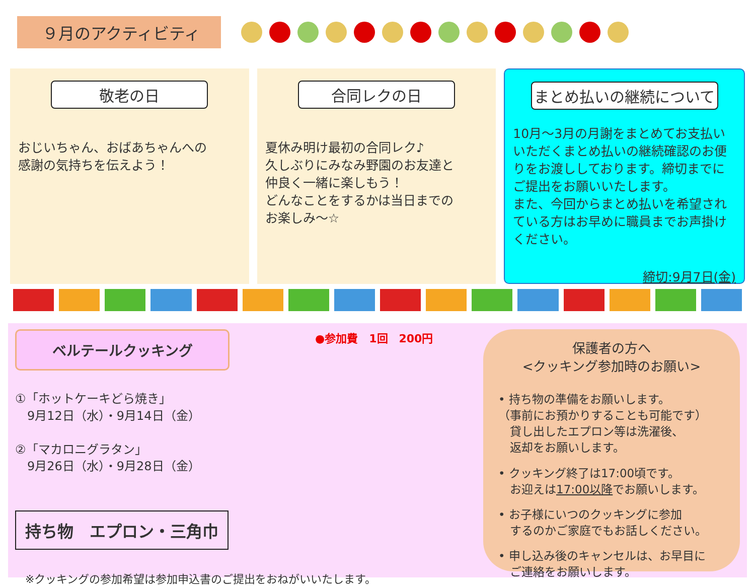９月のアクティビティ
敬老の日
おじいちゃん、おばあちゃんへの
感謝の気持ちを伝えよう！
合同レクの日
夏休み明け最初の合同レク♪
久しぶりにみなみ野園のお友達と
仲良く一緒に楽しもう！
どんなことをするかは当日までの
お楽しみ～☆
まとめ払いの継続について
10月～3月の月謝をまとめてお支払いいただくまとめ払いの継続確認のお便りをお渡ししております。締切までにご提出をお願いいたします。
また、今回からまとめ払いを希望されている方はお早めに職員までお声掛けください。
締切:9月7日(金)
ベルテールクッキング
●参加費　1回　200円
①「ホットケーキどら焼き」
　9月12日（水）・9月14日（金）
②「マカロニグラタン」
　9月26日（水）・9月28日（金）
持ち物　エプロン・三角巾
※クッキングの参加希望は参加申込書のご提出をおねがいいたします。
保護者の方へ
<クッキング参加時のお願い>
• 持ち物の準備をお願いします。
（事前にお預かりすることも可能です）
　貸し出したエプロン等は洗濯後、
　返却をお願いします。
• クッキング終了は17:00頃です。
　お迎えは17:00以降でお願いします。
• お子様にいつのクッキングに参加
　するのかご家庭でもお話しください。
• 申し込み後のキャンセルは、お早目に
　ご連絡をお願いします。